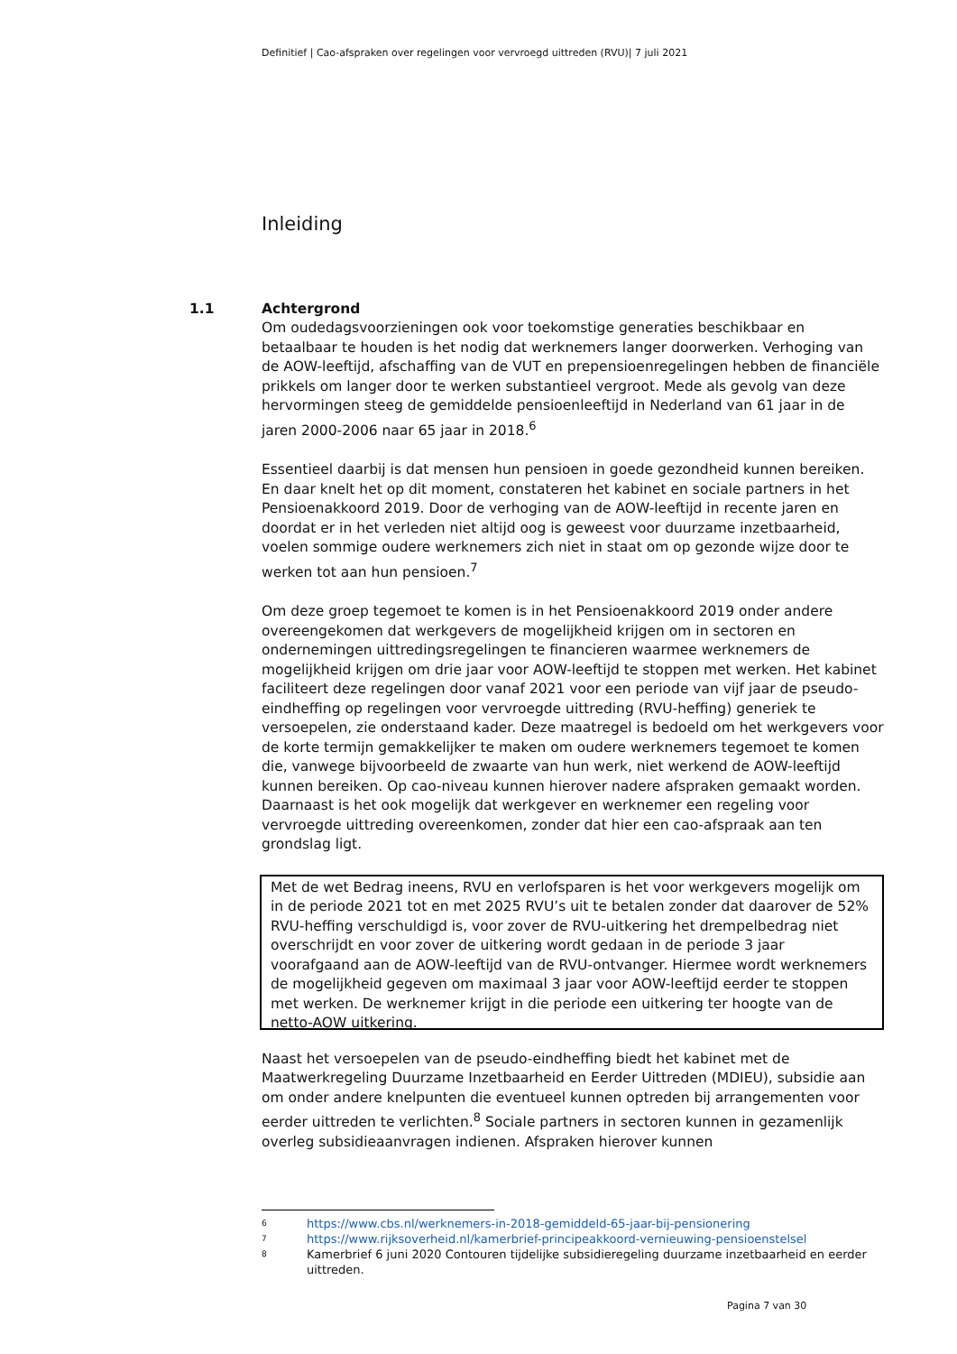Definitief | Cao-afspraken over regelingen voor vervroegd uittreden (RVU)| 7 juli 2021
Inleiding
1.1 Achtergrond
Om oudedagsvoorzieningen ook voor toekomstige generaties beschikbaar en betaalbaar te houden is het nodig dat werknemers langer doorwerken. Verhoging van de AOW-leeftijd, afschaffing van de VUT en prepensioenregelingen hebben de financiële prikkels om langer door te werken substantieel vergroot. Mede als gevolg van deze hervormingen steeg de gemiddelde pensioenleeftijd in Nederland van 61 jaar in de jaren 2000-2006 naar 65 jaar in 2018.<sup>6</sup>
Essentieel daarbij is dat mensen hun pensioen in goede gezondheid kunnen bereiken. En daar knelt het op dit moment, constateren het kabinet en sociale partners in het Pensioenakkoord 2019. Door de verhoging van de AOW-leeftijd in recente jaren en doordat er in het verleden niet altijd oog is geweest voor duurzame inzetbaarheid, voelen sommige oudere werknemers zich niet in staat om op gezonde wijze door te werken tot aan hun pensioen.<sup>7</sup>
Om deze groep tegemoet te komen is in het Pensioenakkoord 2019 onder andere overeengekomen dat werkgevers de mogelijkheid krijgen om in sectoren en ondernemingen uittredingsregelingen te financieren waarmee werknemers de mogelijkheid krijgen om drie jaar voor AOW-leeftijd te stoppen met werken. Het kabinet faciliteert deze regelingen door vanaf 2021 voor een periode van vijf jaar de pseudo-eindheffing op regelingen voor vervroegde uittreding (RVU-heffing) generiek te versoepelen, zie onderstaand kader. Deze maatregel is bedoeld om het werkgevers voor de korte termijn gemakkelijker te maken om oudere werknemers tegemoet te komen die, vanwege bijvoorbeeld de zwaarte van hun werk, niet werkend de AOW-leeftijd kunnen bereiken. Op cao-niveau kunnen hierover nadere afspraken gemaakt worden. Daarnaast is het ook mogelijk dat werkgever en werknemer een regeling voor vervroegde uittreding overeenkomen, zonder dat hier een cao-afspraak aan ten grondslag ligt.
Met de wet Bedrag ineens, RVU en verlofsparen is het voor werkgevers mogelijk om in de periode 2021 tot en met 2025 RVU’s uit te betalen zonder dat daarover de 52% RVU-heffing verschuldigd is, voor zover de RVU-uitkering het drempelbedrag niet overschrijdt en voor zover de uitkering wordt gedaan in de periode 3 jaar voorafgaand aan de AOW-leeftijd van de RVU-ontvanger. Hiermee wordt werknemers de mogelijkheid gegeven om maximaal 3 jaar voor AOW-leeftijd eerder te stoppen met werken. De werknemer krijgt in die periode een uitkering ter hoogte van de netto-AOW uitkering.
Naast het versoepelen van de pseudo-eindheffing biedt het kabinet met de Maatwerkregeling Duurzame Inzetbaarheid en Eerder Uittreden (MDIEU), subsidie aan om onder andere knelpunten die eventueel kunnen optreden bij arrangementen voor eerder uittreden te verlichten.<sup>8</sup> Sociale partners in sectoren kunnen in gezamenlijk overleg subsidieaanvragen indienen. Afspraken hierover kunnen
6 https://www.cbs.nl/werknemers-in-2018-gemiddeld-65-jaar-bij-pensionering
7 https://www.rijksoverheid.nl/kamerbrief-principeakkoord-vernieuwing-pensioenstelsel
8 Kamerbrief 6 juni 2020 Contouren tijdelijke subsidieregeling duurzame inzetbaarheid en eerder uittreden.
Pagina 7 van 30